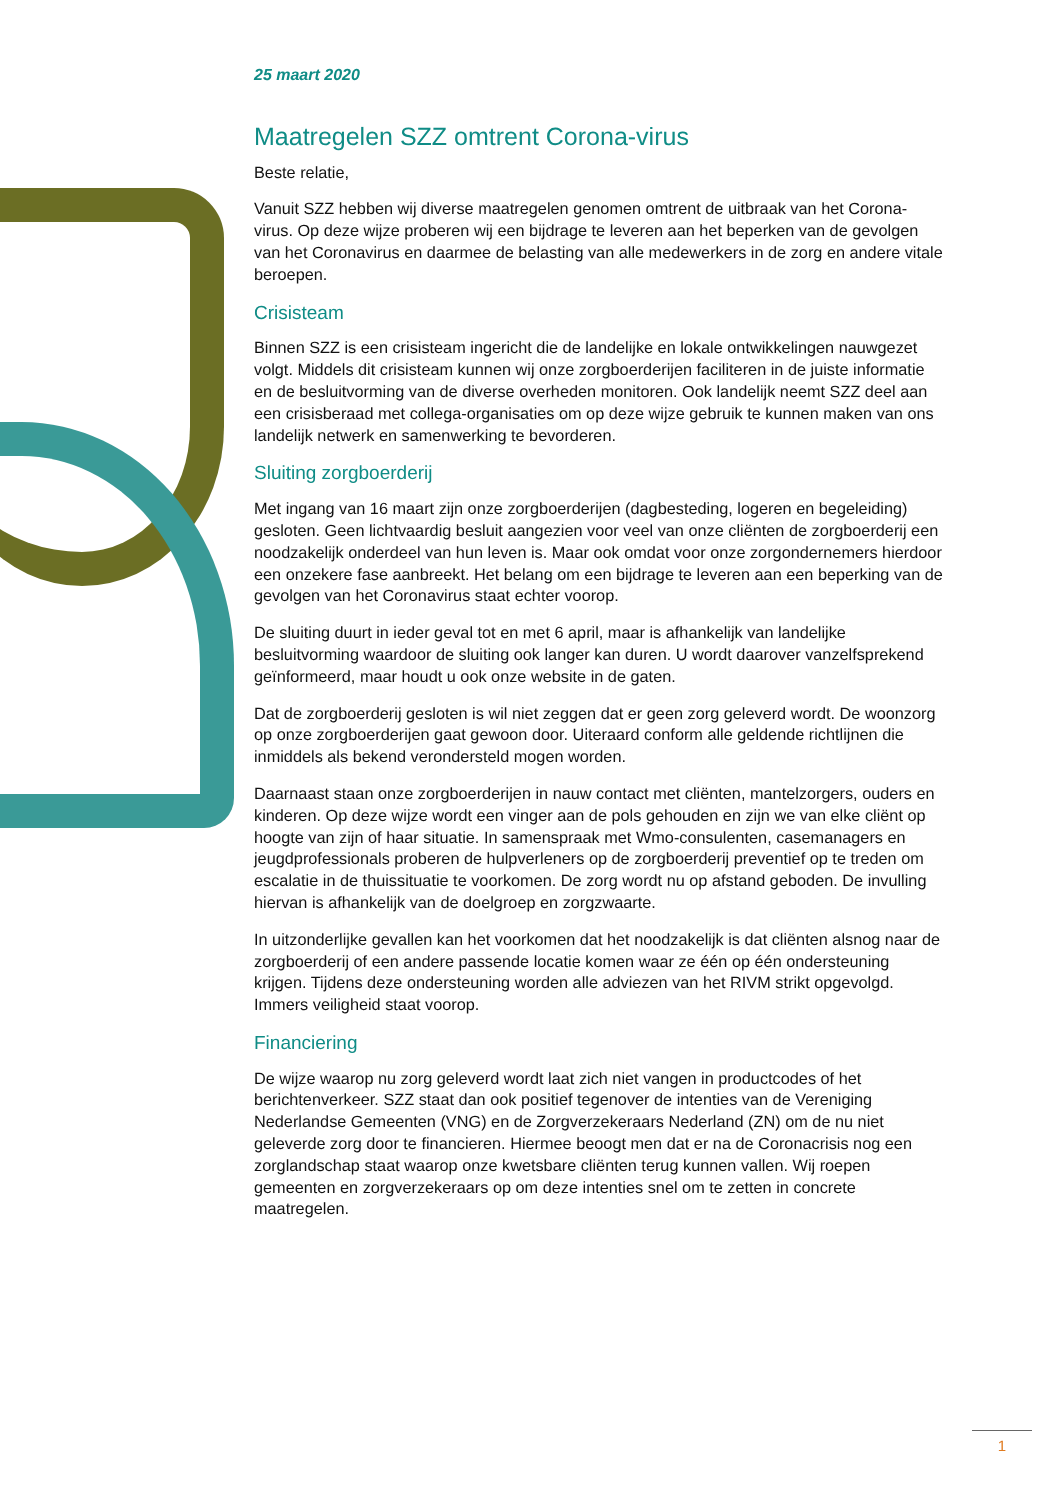25 maart 2020
Maatregelen SZZ omtrent Corona-virus
Beste relatie,
Vanuit SZZ hebben wij diverse maatregelen genomen omtrent de uitbraak van het Corona-virus. Op deze wijze proberen wij een bijdrage te leveren aan het beperken van de gevolgen van het Coronavirus en daarmee de belasting van alle medewerkers in de zorg en andere vitale beroepen.
Crisisteam
Binnen SZZ is een crisisteam ingericht die de landelijke en lokale ontwikkelingen nauwgezet volgt. Middels dit crisisteam kunnen wij onze zorgboerderijen faciliteren in de juiste informatie en de besluitvorming van de diverse overheden monitoren. Ook landelijk neemt SZZ deel aan een crisisberaad met collega-organisaties om op deze wijze gebruik te kunnen maken van ons landelijk netwerk en samenwerking te bevorderen.
Sluiting zorgboerderij
Met ingang van 16 maart zijn onze zorgboerderijen (dagbesteding, logeren en begeleiding) gesloten. Geen lichtvaardig besluit aangezien voor veel van onze cliënten de zorgboerderij een noodzakelijk onderdeel van hun leven is. Maar ook omdat voor onze zorgondernemers hierdoor een onzekere fase aanbreekt. Het belang om een bijdrage te leveren aan een beperking van de gevolgen van het Coronavirus staat echter voorop.
De sluiting duurt in ieder geval tot en met 6 april, maar is afhankelijk van landelijke besluitvorming waardoor de sluiting ook langer kan duren. U wordt daarover vanzelfsprekend geïnformeerd, maar houdt u ook onze website in de gaten.
Dat de zorgboerderij gesloten is wil niet zeggen dat er geen zorg geleverd wordt. De woonzorg op onze zorgboerderijen gaat gewoon door. Uiteraard conform alle geldende richtlijnen die inmiddels als bekend verondersteld mogen worden.
Daarnaast staan onze zorgboerderijen in nauw contact met cliënten, mantelzorgers, ouders en kinderen. Op deze wijze wordt een vinger aan de pols gehouden en zijn we van elke cliënt op hoogte van zijn of haar situatie. In samenspraak met Wmo-consulenten, casemanagers en jeugdprofessionals proberen de hulpverleners op de zorgboerderij preventief op te treden om escalatie in de thuissituatie te voorkomen. De zorg wordt nu op afstand geboden. De invulling hiervan is afhankelijk van de doelgroep en zorgzwaarte.
In uitzonderlijke gevallen kan het voorkomen dat het noodzakelijk is dat cliënten alsnog naar de zorgboerderij of een andere passende locatie komen waar ze één op één ondersteuning krijgen. Tijdens deze ondersteuning worden alle adviezen van het RIVM strikt opgevolgd. Immers veiligheid staat voorop.
Financiering
De wijze waarop nu zorg geleverd wordt laat zich niet vangen in productcodes of het berichtenverkeer. SZZ staat dan ook positief tegenover de intenties van de Vereniging Nederlandse Gemeenten (VNG) en de Zorgverzekeraars Nederland (ZN) om de nu niet geleverde zorg door te financieren. Hiermee beoogt men dat er na de Coronacrisis nog een zorglandschap staat waarop onze kwetsbare cliënten terug kunnen vallen. Wij roepen gemeenten en zorgverzekeraars op om deze intenties snel om te zetten in concrete maatregelen.
1